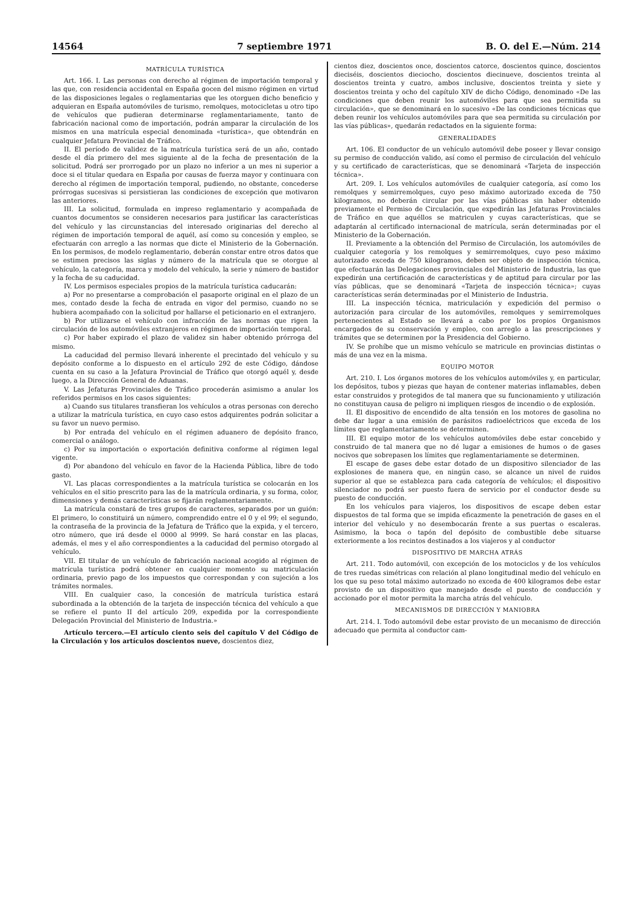14564 7 septiembre 1971 B. O. del E.—Núm. 214
MATRÍCULA TURÍSTICA
Art. 166. I. Las personas con derecho al régimen de importación temporal y las que, con residencia accidental en España gocen del mismo régimen en virtud de las disposiciones legales o reglamentarias que les otorguen dicho beneficio y adquieran en España automóviles de turismo, remolques, motocicletas u otro tipo de vehículos que pudieran determinarse reglamentariamente, tanto de fabricación nacional como de importación, podrán amparar la circulación de los mismos en una matrícula especial denominada «turística», que obtendrán en cualquier Jefatura Provincial de Tráfico.
II. El período de validez de la matrícula turística será de un año, contado desde el día primero del mes siguiente al de la fecha de presentación de la solicitud. Podrá ser prorrogado por un plazo no inferior a un mes ni superior a doce si el titular quedara en España por causas de fuerza mayor y continuara con derecho al régimen de importación temporal, pudiendo, no obstante, concederse prórrogas sucesivas si persistieran las condiciones de excepción que motivaron las anteriores.
III. La solicitud, formulada en impreso reglamentario y acompañada de cuantos documentos se consideren necesarios para justificar las características del vehículo y las circunstancias del interesado originarias del derecho al régimen de importación temporal de aquél, así como su concesión y empleo, se efectuarán con arreglo a las normas que dicte el Ministerio de la Gobernación. En los permisos, de modelo reglamentario, deberán constar entre otros datos que se estimen precisos las siglas y número de la matrícula que se otorgue al vehículo, la categoría, marca y modelo del vehículo, la serie y número de bastidor y la fecha de su caducidad.
IV. Los permisos especiales propios de la matrícula turística caducarán:
a) Por no presentarse a comprobación el pasaporte original en el plazo de un mes, contado desde la fecha de entrada en vigor del permiso, cuando no se hubiera acompañado con la solicitud por hallarse el peticionario en el extranjero.
b) Por utilizarse el vehículo con infracción de las normas que rigen la circulación de los automóviles extranjeros en régimen de importación temporal.
c) Por haber expirado el plazo de validez sin haber obtenido prórroga del mismo.
La caducidad del permiso llevará inherente el precintado del vehículo y su depósito conforme a lo dispuesto en el artículo 292 de este Código, dándose cuenta en su caso a la Jefatura Provincial de Tráfico que otorgó aquél y, desde luego, a la Dirección General de Aduanas.
V. Las Jefaturas Provinciales de Tráfico procederán asimismo a anular los referidos permisos en los casos siguientes:
a) Cuando sus titulares transfieran los vehículos a otras personas con derecho a utilizar la matrícula turística, en cuyo caso estos adquirentes podrán solicitar a su favor un nuevo permiso.
b) Por entrada del vehículo en el régimen aduanero de depósito franco, comercial o análogo.
c) Por su importación o exportación definitiva conforme al régimen legal vigente.
d) Por abandono del vehículo en favor de la Hacienda Pública, libre de todo gasto.
VI. Las placas correspondientes a la matrícula turística se colocarán en los vehículos en el sitio prescrito para las de la matrícula ordinaria, y su forma, color, dimensiones y demás características se fijarán reglamentariamente.
La matrícula constará de tres grupos de caracteres, separados por un guión: El primero, lo constituirá un número, comprendido entre el 0 y el 99; el segundo, la contraseña de la provincia de la Jefatura de Tráfico que la expida, y el tercero, otro número, que irá desde el 0000 al 9999. Se hará constar en las placas, además, el mes y el año correspondientes a la caducidad del permiso otorgado al vehículo.
VII. El titular de un vehículo de fabricación nacional acogido al régimen de matrícula turística podrá obtener en cualquier momento su matriculación ordinaria, previo pago de los impuestos que correspondan y con sujeción a los trámites normales.
VIII. En cualquier caso, la concesión de matrícula turística estará subordinada a la obtención de la tarjeta de inspección técnica del vehículo a que se refiere el punto II del artículo 209, expedida por la correspondiente Delegación Provincial del Ministerio de Industria.»
Artículo tercero.—El artículo ciento seis del capítulo V del Código de la Circulación y los artículos doscientos nueve, doscientos diez,
cientos diez, doscientos once, doscientos catorce, doscientos quince, doscientos dieciséis, doscientos dieciocho, doscientos diecinueve, doscientos treinta al doscientos treinta y cuatro, ambos inclusive, doscientos treinta y siete y doscientos treinta y ocho del capítulo XIV de dicho Código, denominado «De las condiciones que deben reunir los automóviles para que sea permitida su circulación», que se denominará en lo sucesivo «De las condiciones técnicas que deben reunir los vehículos automóviles para que sea permitida su circulación por las vías públicas», quedarán redactados en la siguiente forma:
GENERALIDADES
Art. 106. El conductor de un vehículo automóvil debe poseer y llevar consigo su permiso de conducción valido, así como el permiso de circulación del vehículo y su certificado de características, que se denominará «Tarjeta de inspección técnica».
Art. 209. I. Los vehículos automóviles de cualquier categoría, así como los remolques y semirremolques, cuyo peso máximo autorizado exceda de 750 kilogramos, no deberán circular por las vías públicas sin haber obtenido previamente el Permiso de Circulación, que expedirán las Jefaturas Provinciales de Tráfico en que aquéllos se matriculen y cuyas características, que se adaptarán al certificado internacional de matrícula, serán determinadas por el Ministerio de la Gobernación.
II. Previamente a la obtención del Permiso de Circulación, los automóviles de cualquier categoría y los remolques y semirremolques, cuyo peso máximo autorizado exceda de 750 kilogramos, deben ser objeto de inspección técnica, que efectuarán las Delegaciones provinciales del Ministerio de Industria, las que expedirán una certificación de características y de aptitud para circular por las vías públicas, que se denominará «Tarjeta de inspección técnica»; cuyas características serán determinadas por el Ministerio de Industria.
III. La inspección técnica, matriculación y expedición del permiso o autorización para circular de los automóviles, remolques y semirremolques pertenecientes al Estado se llevará a cabo por los propios Organismos encargados de su conservación y empleo, con arreglo a las prescripciones y trámites que se determinen por la Presidencia del Gobierno.
IV. Se prohíbe que un mismo vehículo se matricule en provincias distintas o más de una vez en la misma.
EQUIPO MOTOR
Art. 210. I. Los órganos motores de los vehículos automóviles y, en particular, los depósitos, tubos y piezas que hayan de contener materias inflamables, deben estar construidos y protegidos de tal manera que su funcionamiento y utilización no constituyan causa de peligro ni impliquen riesgos de incendio o de explosión.
II. El dispositivo de encendido de alta tensión en los motores de gasolina no debe dar lugar a una emisión de parásitos radioeléctricos que exceda de los límites que reglamentariamente se determinen.
III. El equipo motor de los vehículos automóviles debe estar concebido y construido de tal manera que no dé lugar a emisiones de humos o de gases nocivos que sobrepasen los límites que reglamentariamente se determinen.
El escape de gases debe estar dotado de un dispositivo silenciador de las explosiones de manera que, en ningún caso, se alcance un nivel de ruidos superior al que se establezca para cada categoría de vehículos; el dispositivo silenciador no podrá ser puesto fuera de servicio por el conductor desde su puesto de conducción.
En los vehículos para viajeros, los dispositivos de escape deben estar dispuestos de tal forma que se impida eficazmente la penetración de gases en el interior del vehículo y no desembocarán frente a sus puertas o escaleras. Asimismo, la boca o tapón del depósito de combustible debe situarse exteriormente a los recintos destinados a los viajeros y al conductor
DISPOSITIVO DE MARCHA ATRÁS
Art. 211. Todo automóvil, con excepción de los motociclos y de los vehículos de tres ruedas simétricas con relación al plano longitudinal medio del vehículo en los que su peso total máximo autorizado no exceda de 400 kilogramos debe estar provisto de un dispositivo que manejado desde el puesto de conducción y accionado por el motor permita la marcha atrás del vehículo.
MECANISMOS DE DIRECCIÓN Y MANIOBRA
Art. 214. I. Todo automóvil debe estar provisto de un mecanismo de dirección adecuado que permita al conductor cam-